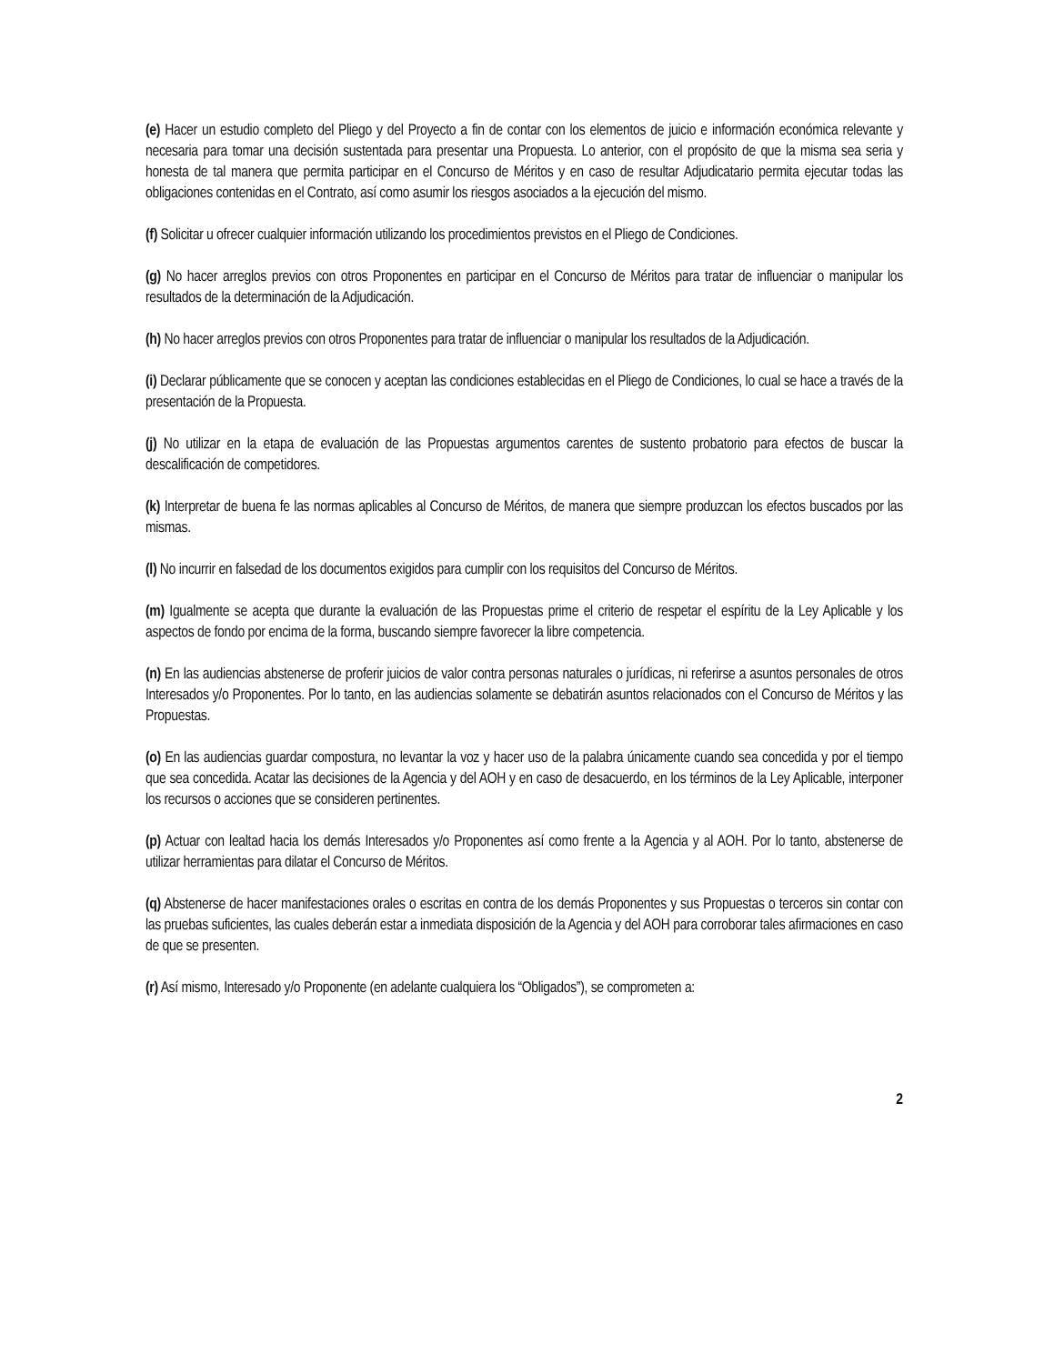(e) Hacer un estudio completo del Pliego y del Proyecto a fin de contar con los elementos de juicio e información económica relevante y necesaria para tomar una decisión sustentada para presentar una Propuesta. Lo anterior, con el propósito de que la misma sea seria y honesta de tal manera que permita participar en el Concurso de Méritos y en caso de resultar Adjudicatario permita ejecutar todas las obligaciones contenidas en el Contrato, así como asumir los riesgos asociados a la ejecución del mismo.
(f) Solicitar u ofrecer cualquier información utilizando los procedimientos previstos en el Pliego de Condiciones.
(g) No hacer arreglos previos con otros Proponentes en participar en el Concurso de Méritos para tratar de influenciar o manipular los resultados de la determinación de la Adjudicación.
(h) No hacer arreglos previos con otros Proponentes para tratar de influenciar o manipular los resultados de la Adjudicación.
(i) Declarar públicamente que se conocen y aceptan las condiciones establecidas en el Pliego de Condiciones, lo cual se hace a través de la presentación de la Propuesta.
(j) No utilizar en la etapa de evaluación de las Propuestas argumentos carentes de sustento probatorio para efectos de buscar la descalificación de competidores.
(k) Interpretar de buena fe las normas aplicables al Concurso de Méritos, de manera que siempre produzcan los efectos buscados por las mismas.
(l) No incurrir en falsedad de los documentos exigidos para cumplir con los requisitos del Concurso de Méritos.
(m) Igualmente se acepta que durante la evaluación de las Propuestas prime el criterio de respetar el espíritu de la Ley Aplicable y los aspectos de fondo por encima de la forma, buscando siempre favorecer la libre competencia.
(n) En las audiencias abstenerse de proferir juicios de valor contra personas naturales o jurídicas, ni referirse a asuntos personales de otros Interesados y/o Proponentes. Por lo tanto, en las audiencias solamente se debatirán asuntos relacionados con el Concurso de Méritos y las Propuestas.
(o) En las audiencias guardar compostura, no levantar la voz y hacer uso de la palabra únicamente cuando sea concedida y por el tiempo que sea concedida. Acatar las decisiones de la Agencia y del AOH y en caso de desacuerdo, en los términos de la Ley Aplicable, interponer los recursos o acciones que se consideren pertinentes.
(p) Actuar con lealtad hacia los demás Interesados y/o Proponentes así como frente a la Agencia y al AOH. Por lo tanto, abstenerse de utilizar herramientas para dilatar el Concurso de Méritos.
(q) Abstenerse de hacer manifestaciones orales o escritas en contra de los demás Proponentes y sus Propuestas o terceros sin contar con las pruebas suficientes, las cuales deberán estar a inmediata disposición de la Agencia y del AOH para corroborar tales afirmaciones en caso de que se presenten.
(r) Así mismo, Interesado y/o Proponente (en adelante cualquiera los “Obligados”), se comprometen a:
2